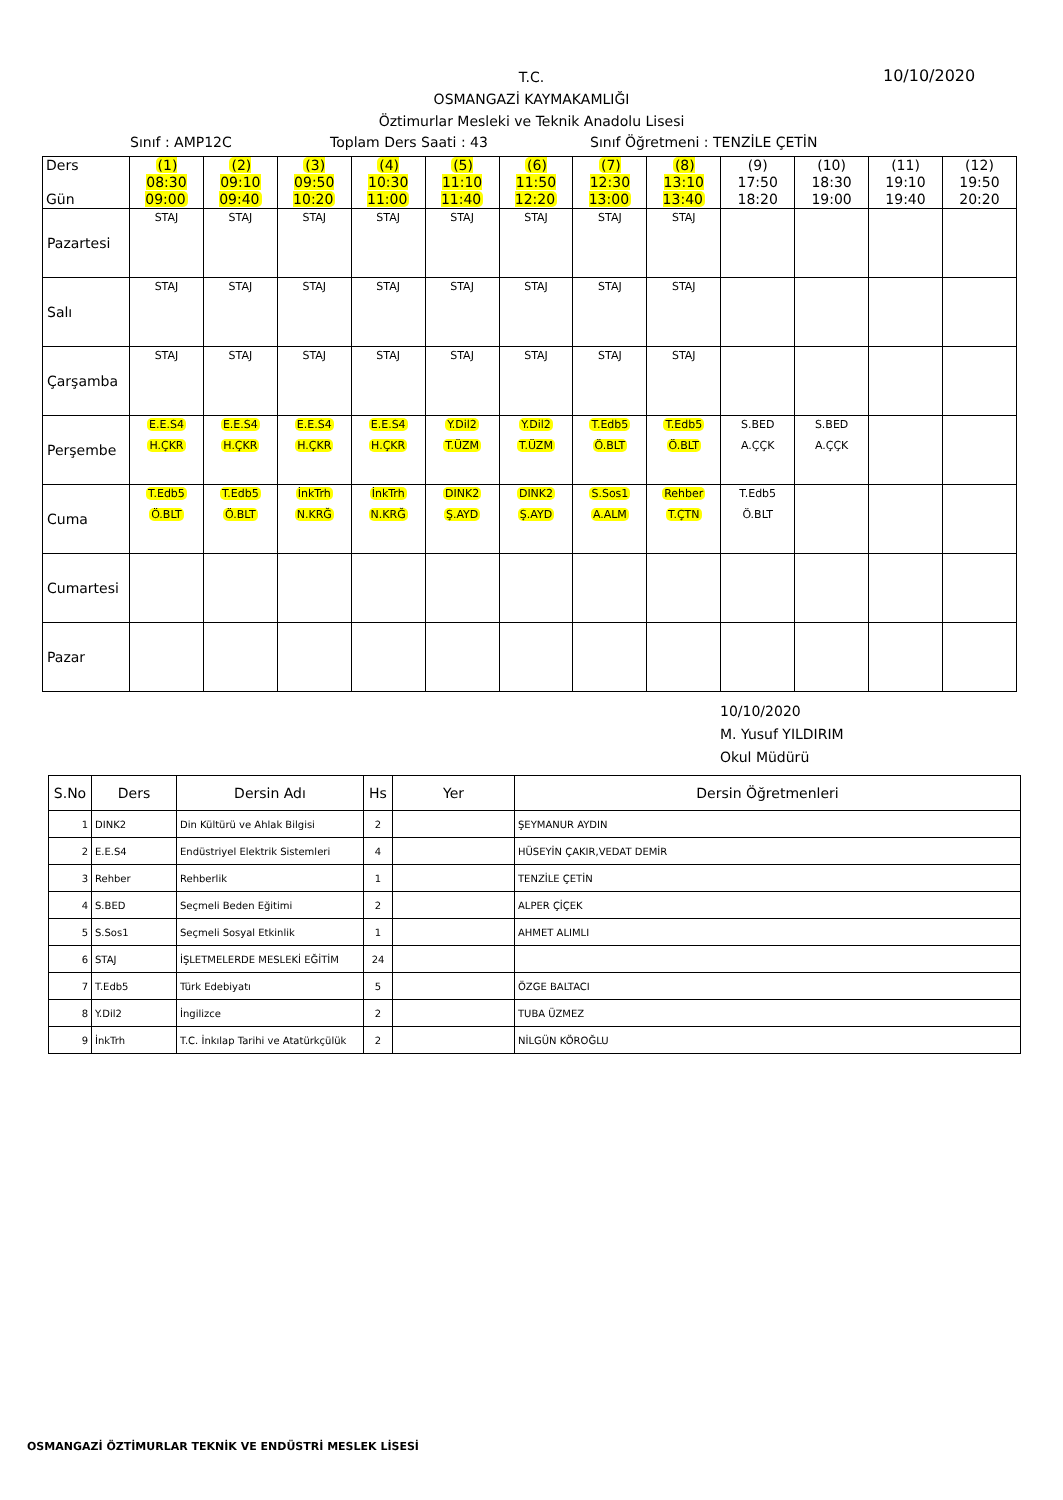10/10/2020
T.C.
OSMANGAZİ KAYMAKAMLIĞI
Öztimurlar Mesleki ve Teknik Anadolu Lisesi
Sınıf : AMP12C Toplam Ders Saati : 43 Sınıf Öğretmeni : TENZİLE ÇETİN
| Ders Gün | (1) 08:30 09:00 | (2) 09:10 09:40 | (3) 09:50 10:20 | (4) 10:30 11:00 | (5) 11:10 11:40 | (6) 11:50 12:20 | (7) 12:30 13:00 | (8) 13:10 13:40 | (9) 17:50 18:20 | (10) 18:30 19:00 | (11) 19:10 19:40 | (12) 19:50 20:20 |
| Pazartesi | STAJ | STAJ | STAJ | STAJ | STAJ | STAJ | STAJ | STAJ | | | | |
| Salı | STAJ | STAJ | STAJ | STAJ | STAJ | STAJ | STAJ | STAJ | | | | |
| Çarşamba | STAJ | STAJ | STAJ | STAJ | STAJ | STAJ | STAJ | STAJ | | | | |
| Perşembe | E.E.S4 H.ÇKR | E.E.S4 H.ÇKR | E.E.S4 H.ÇKR | E.E.S4 H.ÇKR | Y.Dil2 T.ÜZM | Y.Dil2 T.ÜZM | T.Edb5 Ö.BLT | T.Edb5 Ö.BLT | S.BED A.ÇÇK | S.BED A.ÇÇK | | |
| Cuma | T.Edb5 Ö.BLT | T.Edb5 Ö.BLT | İnkTrh N.KRĞ | İnkTrh N.KRĞ | DINK2 Ş.AYD | DINK2 Ş.AYD | S.Sos1 A.ALM | Rehber T.ÇTN | T.Edb5 Ö.BLT | | | |
| Cumartesi | | | | | | | | | | | | |
| Pazar | | | | | | | | | | | | |
10/10/2020
M. Yusuf YILDIRIM
Okul Müdürü
| S.No | Ders | Dersin Adı | Hs | Yer | Dersin Öğretmenleri |
| --- | --- | --- | --- | --- | --- |
| 1 | DINK2 | Din Kültürü ve Ahlak Bilgisi | 2 | | ŞEYMANUR AYDIN |
| 2 | E.E.S4 | Endüstriyel Elektrik Sistemleri | 4 | | HÜSEYİN ÇAKIR,VEDAT DEMİR |
| 3 | Rehber | Rehberlik | 1 | | TENZİLE ÇETİN |
| 4 | S.BED | Seçmeli Beden Eğitimi | 2 | | ALPER ÇİÇEK |
| 5 | S.Sos1 | Seçmeli Sosyal Etkinlik | 1 | | AHMET ALIMLI |
| 6 | STAJ | İŞLETMELERDE MESLEKİ EĞİTİM | 24 | | |
| 7 | T.Edb5 | Türk Edebiyatı | 5 | | ÖZGE BALTACI |
| 8 | Y.Dil2 | İngilizce | 2 | | TUBA ÜZMEZ |
| 9 | İnkTrh | T.C. İnkılap Tarihi ve Atatürkçülük | 2 | | NİLGÜN KÖROĞLU |
OSMANGAZİ ÖZTİMURLAR TEKNİK VE ENDÜSTRİ MESLEK LİSESİ